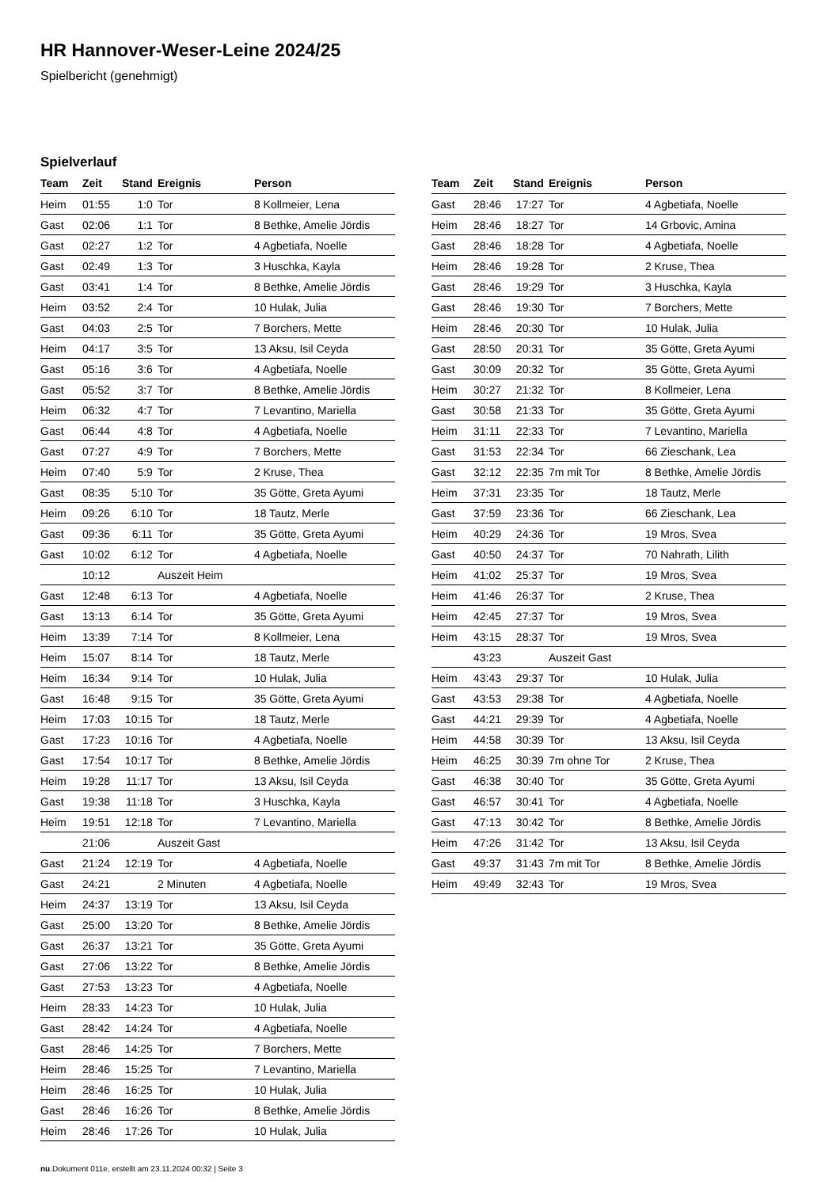HR Hannover-Weser-Leine 2024/25
Spielbericht (genehmigt)
Spielverlauf
| Team | Zeit | Stand | Ereignis | Person |
| --- | --- | --- | --- | --- |
| Heim | 01:55 | 1:0 | Tor | 8 Kollmeier, Lena |
| Gast | 02:06 | 1:1 | Tor | 8 Bethke, Amelie Jördis |
| Gast | 02:27 | 1:2 | Tor | 4 Agbetiafa, Noelle |
| Gast | 02:49 | 1:3 | Tor | 3 Huschka, Kayla |
| Gast | 03:41 | 1:4 | Tor | 8 Bethke, Amelie Jördis |
| Heim | 03:52 | 2:4 | Tor | 10 Hulak, Julia |
| Gast | 04:03 | 2:5 | Tor | 7 Borchers, Mette |
| Heim | 04:17 | 3:5 | Tor | 13 Aksu, Isil Ceyda |
| Gast | 05:16 | 3:6 | Tor | 4 Agbetiafa, Noelle |
| Gast | 05:52 | 3:7 | Tor | 8 Bethke, Amelie Jördis |
| Heim | 06:32 | 4:7 | Tor | 7 Levantino, Mariella |
| Gast | 06:44 | 4:8 | Tor | 4 Agbetiafa, Noelle |
| Gast | 07:27 | 4:9 | Tor | 7 Borchers, Mette |
| Heim | 07:40 | 5:9 | Tor | 2 Kruse, Thea |
| Gast | 08:35 | 5:10 | Tor | 35 Götte, Greta Ayumi |
| Heim | 09:26 | 6:10 | Tor | 18 Tautz, Merle |
| Gast | 09:36 | 6:11 | Tor | 35 Götte, Greta Ayumi |
| Gast | 10:02 | 6:12 | Tor | 4 Agbetiafa, Noelle |
| | 10:12 | | Auszeit Heim | |
| Gast | 12:48 | 6:13 | Tor | 4 Agbetiafa, Noelle |
| Gast | 13:13 | 6:14 | Tor | 35 Götte, Greta Ayumi |
| Heim | 13:39 | 7:14 | Tor | 8 Kollmeier, Lena |
| Heim | 15:07 | 8:14 | Tor | 18 Tautz, Merle |
| Heim | 16:34 | 9:14 | Tor | 10 Hulak, Julia |
| Gast | 16:48 | 9:15 | Tor | 35 Götte, Greta Ayumi |
| Heim | 17:03 | 10:15 | Tor | 18 Tautz, Merle |
| Gast | 17:23 | 10:16 | Tor | 4 Agbetiafa, Noelle |
| Gast | 17:54 | 10:17 | Tor | 8 Bethke, Amelie Jördis |
| Heim | 19:28 | 11:17 | Tor | 13 Aksu, Isil Ceyda |
| Gast | 19:38 | 11:18 | Tor | 3 Huschka, Kayla |
| Heim | 19:51 | 12:18 | Tor | 7 Levantino, Mariella |
| | 21:06 | | Auszeit Gast | |
| Gast | 21:24 | 12:19 | Tor | 4 Agbetiafa, Noelle |
| Gast | 24:21 | | 2 Minuten | 4 Agbetiafa, Noelle |
| Heim | 24:37 | 13:19 | Tor | 13 Aksu, Isil Ceyda |
| Gast | 25:00 | 13:20 | Tor | 8 Bethke, Amelie Jördis |
| Gast | 26:37 | 13:21 | Tor | 35 Götte, Greta Ayumi |
| Gast | 27:06 | 13:22 | Tor | 8 Bethke, Amelie Jördis |
| Gast | 27:53 | 13:23 | Tor | 4 Agbetiafa, Noelle |
| Heim | 28:33 | 14:23 | Tor | 10 Hulak, Julia |
| Gast | 28:42 | 14:24 | Tor | 4 Agbetiafa, Noelle |
| Gast | 28:46 | 14:25 | Tor | 7 Borchers, Mette |
| Heim | 28:46 | 15:25 | Tor | 7 Levantino, Mariella |
| Heim | 28:46 | 16:25 | Tor | 10 Hulak, Julia |
| Gast | 28:46 | 16:26 | Tor | 8 Bethke, Amelie Jördis |
| Heim | 28:46 | 17:26 | Tor | 10 Hulak, Julia |
| Team | Zeit | Stand | Ereignis | Person |
| --- | --- | --- | --- | --- |
| Gast | 28:46 | 17:27 | Tor | 4 Agbetiafa, Noelle |
| Heim | 28:46 | 18:27 | Tor | 14 Grbovic, Amina |
| Gast | 28:46 | 18:28 | Tor | 4 Agbetiafa, Noelle |
| Heim | 28:46 | 19:28 | Tor | 2 Kruse, Thea |
| Gast | 28:46 | 19:29 | Tor | 3 Huschka, Kayla |
| Gast | 28:46 | 19:30 | Tor | 7 Borchers, Mette |
| Heim | 28:46 | 20:30 | Tor | 10 Hulak, Julia |
| Gast | 28:50 | 20:31 | Tor | 35 Götte, Greta Ayumi |
| Gast | 30:09 | 20:32 | Tor | 35 Götte, Greta Ayumi |
| Heim | 30:27 | 21:32 | Tor | 8 Kollmeier, Lena |
| Gast | 30:58 | 21:33 | Tor | 35 Götte, Greta Ayumi |
| Heim | 31:11 | 22:33 | Tor | 7 Levantino, Mariella |
| Gast | 31:53 | 22:34 | Tor | 66 Zieschank, Lea |
| Gast | 32:12 | 22:35 | 7m mit Tor | 8 Bethke, Amelie Jördis |
| Heim | 37:31 | 23:35 | Tor | 18 Tautz, Merle |
| Gast | 37:59 | 23:36 | Tor | 66 Zieschank, Lea |
| Heim | 40:29 | 24:36 | Tor | 19 Mros, Svea |
| Gast | 40:50 | 24:37 | Tor | 70 Nahrath, Lilith |
| Heim | 41:02 | 25:37 | Tor | 19 Mros, Svea |
| Heim | 41:46 | 26:37 | Tor | 2 Kruse, Thea |
| Heim | 42:45 | 27:37 | Tor | 19 Mros, Svea |
| Heim | 43:15 | 28:37 | Tor | 19 Mros, Svea |
| | 43:23 | | Auszeit Gast | |
| Heim | 43:43 | 29:37 | Tor | 10 Hulak, Julia |
| Gast | 43:53 | 29:38 | Tor | 4 Agbetiafa, Noelle |
| Gast | 44:21 | 29:39 | Tor | 4 Agbetiafa, Noelle |
| Heim | 44:58 | 30:39 | Tor | 13 Aksu, Isil Ceyda |
| Heim | 46:25 | 30:39 | 7m ohne Tor | 2 Kruse, Thea |
| Gast | 46:38 | 30:40 | Tor | 35 Götte, Greta Ayumi |
| Gast | 46:57 | 30:41 | Tor | 4 Agbetiafa, Noelle |
| Gast | 47:13 | 30:42 | Tor | 8 Bethke, Amelie Jördis |
| Heim | 47:26 | 31:42 | Tor | 13 Aksu, Isil Ceyda |
| Gast | 49:37 | 31:43 | 7m mit Tor | 8 Bethke, Amelie Jördis |
| Heim | 49:49 | 32:43 | Tor | 19 Mros, Svea |
nu.Dokument 011e, erstellt am 23.11.2024 00:32 | Seite 3